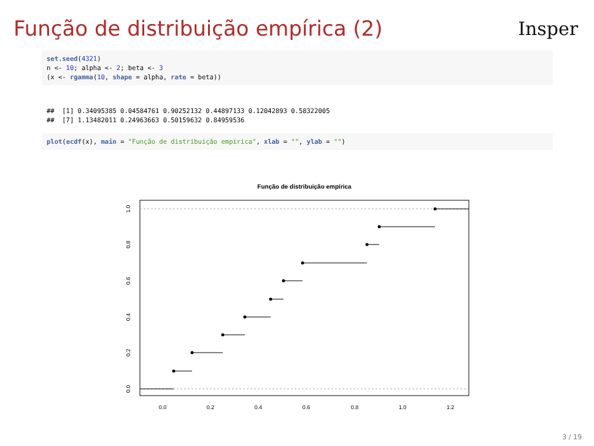Função de distribuição empírica (2)
Insper
set.seed(4321)
n <- 10; alpha <- 2; beta <- 3
(x <- rgamma(10, shape = alpha, rate = beta))
##  [1] 0.34095385 0.04584761 0.90252132 0.44897133 0.12042893 0.58322005
##  [7] 1.13482011 0.24963663 0.50159632 0.84959536
plot(ecdf(x), main = "Função de distribuição empírica", xlab = "", ylab = "")
Função de distribuição empírica
0.0
0.2
0.4
0.6
0.8
1.0
1.2
0.0
0.2
0.4
0.6
0.8
1.0
3 / 19